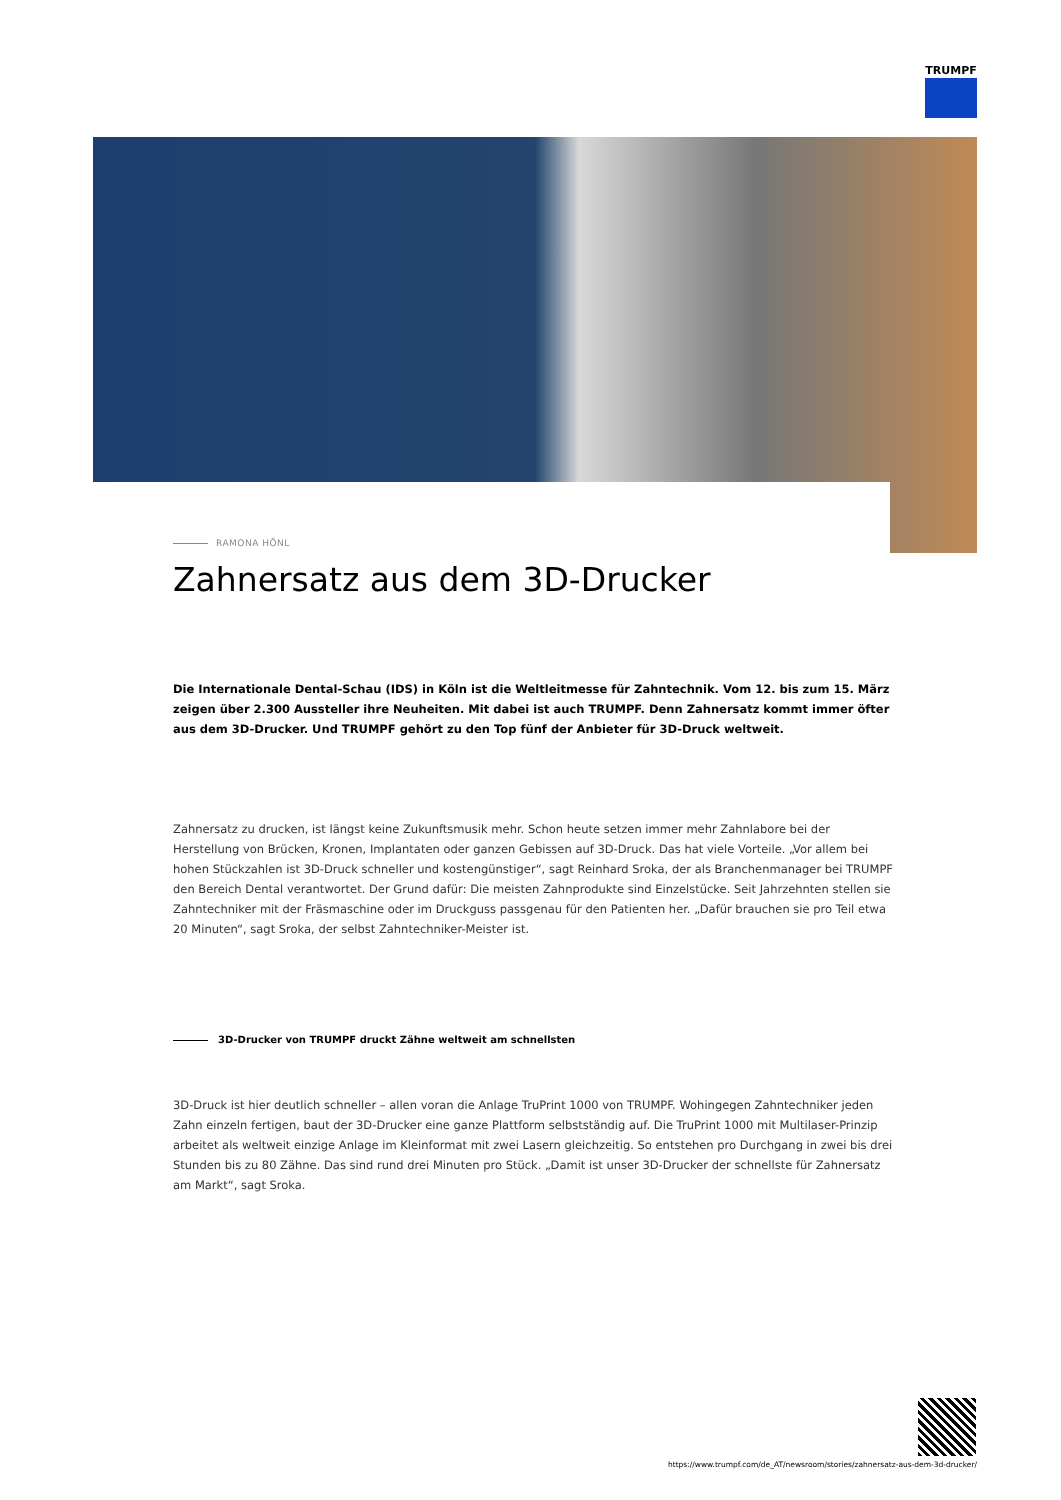TRUMPF
RAMONA HÖNL
Zahnersatz aus dem 3D-Drucker
Die Internationale Dental-Schau (IDS) in Köln ist die Weltleitmesse für Zahntechnik. Vom 12. bis zum 15. März zeigen über 2.300 Aussteller ihre Neuheiten. Mit dabei ist auch TRUMPF. Denn Zahnersatz kommt immer öfter aus dem 3D-Drucker. Und TRUMPF gehört zu den Top fünf der Anbieter für 3D-Druck weltweit.
Zahnersatz zu drucken, ist längst keine Zukunftsmusik mehr. Schon heute setzen immer mehr Zahnlabore bei der Herstellung von Brücken, Kronen, Implantaten oder ganzen Gebissen auf 3D-Druck. Das hat viele Vorteile. „Vor allem bei hohen Stückzahlen ist 3D-Druck schneller und kostengünstiger“, sagt Reinhard Sroka, der als Branchenmanager bei TRUMPF den Bereich Dental verantwortet. Der Grund dafür: Die meisten Zahnprodukte sind Einzelstücke. Seit Jahrzehnten stellen sie Zahntechniker mit der Fräsmaschine oder im Druckguss passgenau für den Patienten her. „Dafür brauchen sie pro Teil etwa 20 Minuten“, sagt Sroka, der selbst Zahntechniker-Meister ist.
3D-Drucker von TRUMPF druckt Zähne weltweit am schnellsten
3D-Druck ist hier deutlich schneller – allen voran die Anlage TruPrint 1000 von TRUMPF. Wohingegen Zahntechniker jeden Zahn einzeln fertigen, baut der 3D-Drucker eine ganze Plattform selbstständig auf. Die TruPrint 1000 mit Multilaser-Prinzip arbeitet als weltweit einzige Anlage im Kleinformat mit zwei Lasern gleichzeitig. So entstehen pro Durchgang in zwei bis drei Stunden bis zu 80 Zähne. Das sind rund drei Minuten pro Stück. „Damit ist unser 3D-Drucker der schnellste für Zahnersatz am Markt“, sagt Sroka.
https://www.trumpf.com/de_AT/newsroom/stories/zahnersatz-aus-dem-3d-drucker/